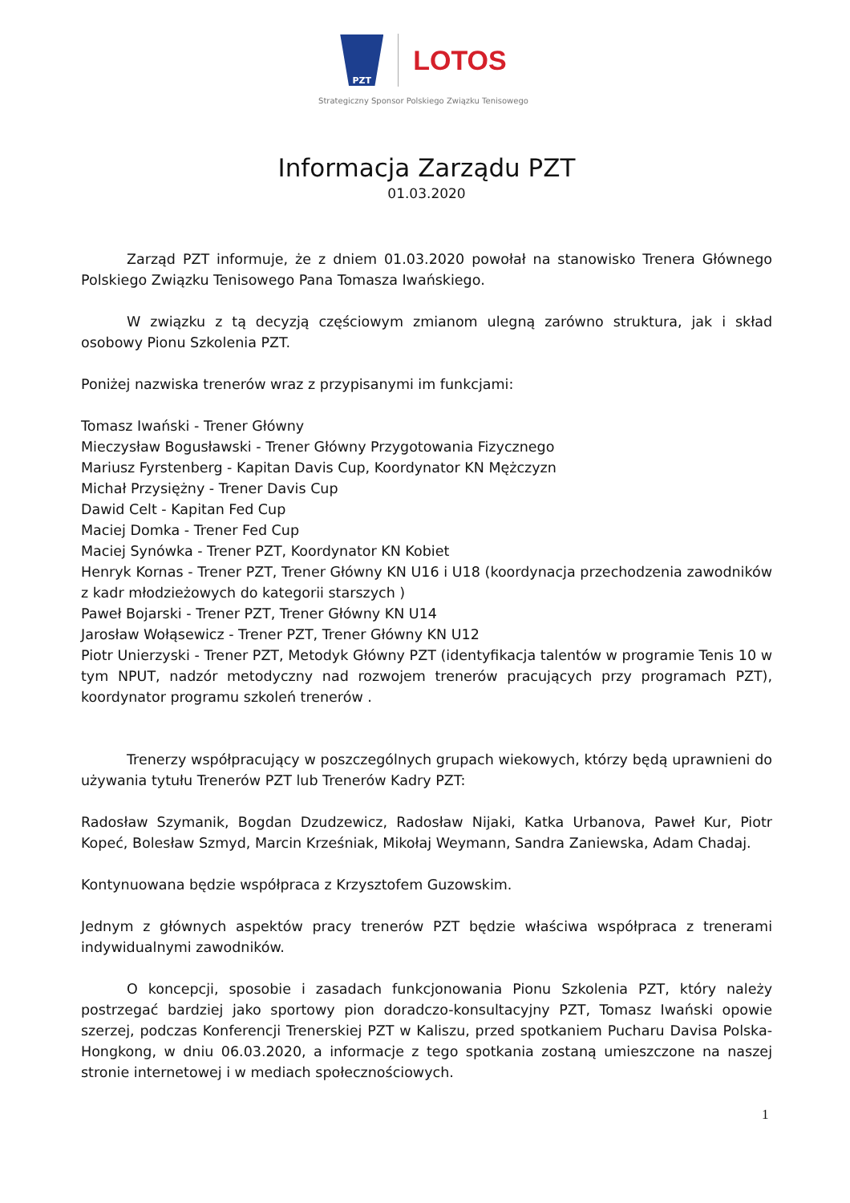PZT
LOTOS
Strategiczny Sponsor Polskiego Związku Tenisowego
Informacja Zarządu PZT
01.03.2020
Zarząd PZT informuje, że z dniem 01.03.2020 powołał na stanowisko Trenera Głównego Polskiego Związku Tenisowego Pana Tomasza Iwańskiego.
W związku z tą decyzją częściowym zmianom ulegną zarówno struktura, jak i skład osobowy Pionu Szkolenia PZT.
Poniżej nazwiska trenerów wraz z przypisanymi im funkcjami:
Tomasz Iwański - Trener Główny
Mieczysław Bogusławski - Trener Główny Przygotowania Fizycznego
Mariusz Fyrstenberg - Kapitan Davis Cup, Koordynator KN Mężczyzn
Michał Przysiężny - Trener Davis Cup
Dawid Celt - Kapitan Fed Cup
Maciej Domka - Trener Fed Cup
Maciej Synówka - Trener PZT, Koordynator KN Kobiet
Henryk Kornas - Trener PZT, Trener Główny KN U16 i U18 (koordynacja przechodzenia zawodników z kadr młodzieżowych do kategorii starszych )
Paweł Bojarski - Trener PZT, Trener Główny KN U14
Jarosław Wołąsewicz - Trener PZT, Trener Główny KN U12
Piotr Unierzyski - Trener PZT, Metodyk Główny PZT (identyfikacja talentów w programie Tenis 10 w tym NPUT, nadzór metodyczny nad rozwojem trenerów pracujących przy programach PZT), koordynator programu szkoleń trenerów .
Trenerzy współpracujący w poszczególnych grupach wiekowych, którzy będą uprawnieni do używania tytułu Trenerów PZT lub Trenerów Kadry PZT:
Radosław Szymanik, Bogdan Dzudzewicz, Radosław Nijaki, Katka Urbanova, Paweł Kur, Piotr Kopeć, Bolesław Szmyd, Marcin Krześniak, Mikołaj Weymann, Sandra Zaniewska, Adam Chadaj.
Kontynuowana będzie współpraca z Krzysztofem Guzowskim.
Jednym z głównych aspektów pracy trenerów PZT będzie właściwa współpraca z trenerami indywidualnymi zawodników.
O koncepcji, sposobie i zasadach funkcjonowania Pionu Szkolenia PZT, który należy postrzegać bardziej jako sportowy pion doradczo-konsultacyjny PZT, Tomasz Iwański opowie szerzej, podczas Konferencji Trenerskiej PZT w Kaliszu, przed spotkaniem Pucharu Davisa Polska-Hongkong, w dniu 06.03.2020, a informacje z tego spotkania zostaną umieszczone na naszej stronie internetowej i w mediach społecznościowych.
1